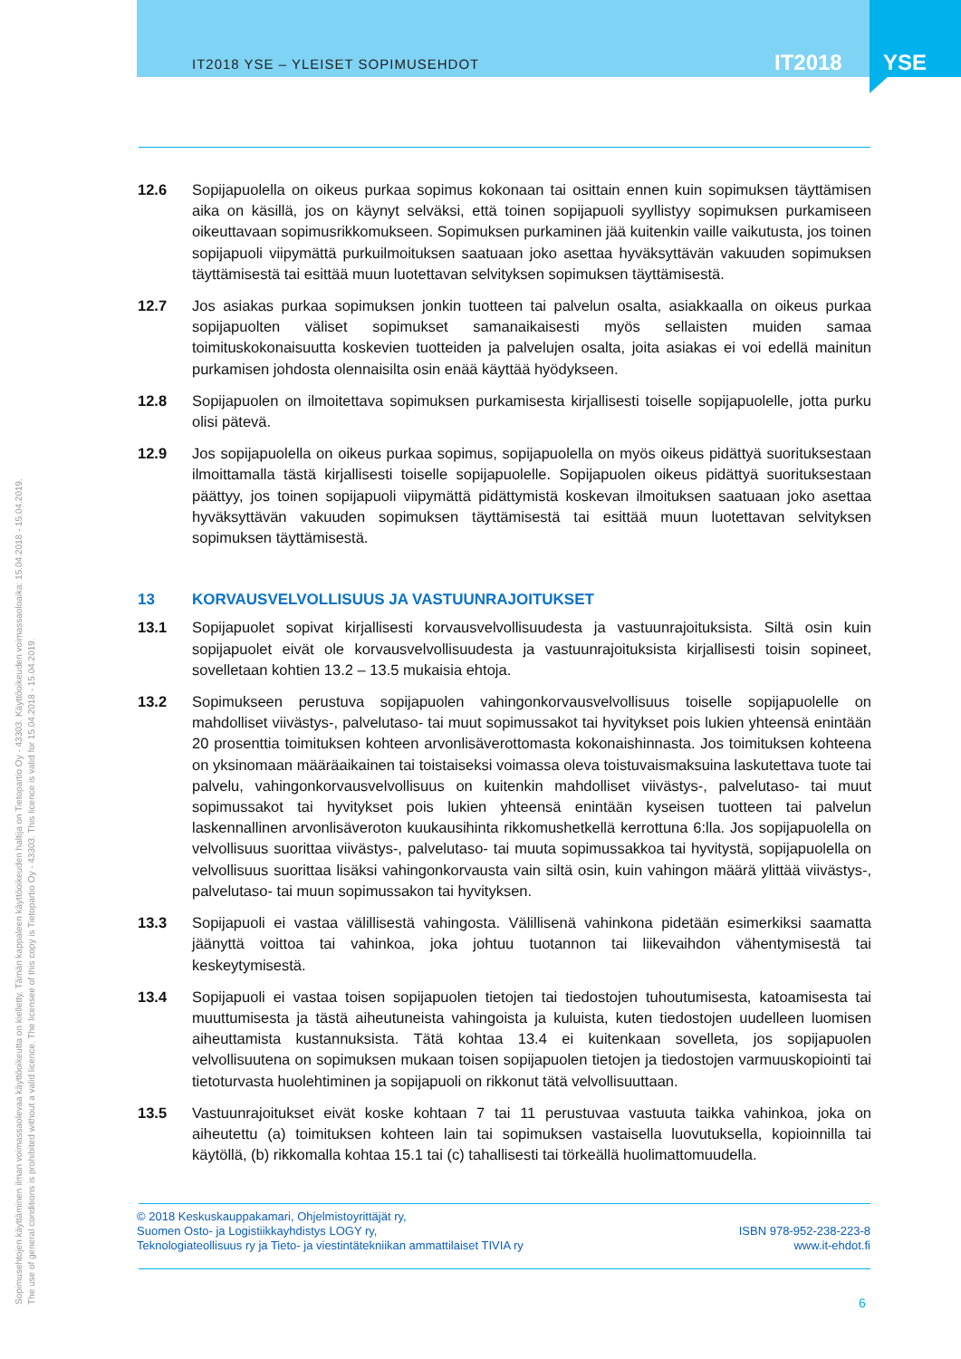IT2018 YSE – YLEISET SOPIMUSEHDOT
IT2018 YSE
12.6 Sopijapuolella on oikeus purkaa sopimus kokonaan tai osittain ennen kuin sopimuksen täyttämisen aika on käsillä, jos on käynyt selväksi, että toinen sopijapuoli syyllistyy sopimuksen purkamiseen oikeuttavaan sopimusrikkomukseen. Sopimuksen purkaminen jää kuitenkin vaille vaikutusta, jos toinen sopijapuoli viipymättä purkuilmoituksen saatuaan joko asettaa hyväksyttävän vakuuden sopimuksen täyttämisestä tai esittää muun luotettavan selvityksen sopimuksen täyttämisestä.
12.7 Jos asiakas purkaa sopimuksen jonkin tuotteen tai palvelun osalta, asiakkaalla on oikeus purkaa sopijapuolten väliset sopimukset samanaikaisesti myös sellaisten muiden samaa toimituskokonaisuutta koskevien tuotteiden ja palvelujen osalta, joita asiakas ei voi edellä mainitun purkamisen johdosta olennaisilta osin enää käyttää hyödykseen.
12.8 Sopijapuolen on ilmoitettava sopimuksen purkamisesta kirjallisesti toiselle sopijapuolelle, jotta purku olisi pätevä.
12.9 Jos sopijapuolella on oikeus purkaa sopimus, sopijapuolella on myös oikeus pidättyä suorituksestaan ilmoittamalla tästä kirjallisesti toiselle sopijapuolelle. Sopijapuolen oikeus pidättyä suorituksestaan päättyy, jos toinen sopijapuoli viipymättä pidättymistä koskevan ilmoituksen saatuaan joko asettaa hyväksyttävän vakuuden sopimuksen täyttämisestä tai esittää muun luotettavan selvityksen sopimuksen täyttämisestä.
13 KORVAUSVELVOLLISUUS JA VASTUUNRAJOITUKSET
13.1 Sopijapuolet sopivat kirjallisesti korvausvelvollisuudesta ja vastuunrajoituksista. Siltä osin kuin sopijapuolet eivät ole korvausvelvollisuudesta ja vastuunrajoituksista kirjallisesti toisin sopineet, sovelletaan kohtien 13.2 – 13.5 mukaisia ehtoja.
13.2 Sopimukseen perustuva sopijapuolen vahingonkorvausvelvollisuus toiselle sopijapuolelle on mahdolliset viivästys-, palvelutaso- tai muut sopimussakot tai hyvitykset pois lukien yhteensä enintään 20 prosenttia toimituksen kohteen arvonlisäverottomasta kokonaishinnasta. Jos toimituksen kohteena on yksinomaan määräaikainen tai toistaiseksi voimassa oleva toistuvaismaksuina laskutettava tuote tai palvelu, vahingonkorvausvelvollisuus on kuitenkin mahdolliset viivästys-, palvelutaso- tai muut sopimussakot tai hyvitykset pois lukien yhteensä enintään kyseisen tuotteen tai palvelun laskennallinen arvonlisäveroton kuukausihinta rikkomushetkellä kerrottuna 6:lla. Jos sopijapuolella on velvollisuus suorittaa viivästys-, palvelutaso- tai muuta sopimussakkoa tai hyvitystä, sopijapuolella on velvollisuus suorittaa lisäksi vahingonkorvausta vain siltä osin, kuin vahingon määrä ylittää viivästys-, palvelutaso- tai muun sopimussakon tai hyvityksen.
13.3 Sopijapuoli ei vastaa välillisestä vahingosta. Välillisenä vahinkona pidetään esimerkiksi saamatta jäänyttä voittoa tai vahinkoa, joka johtuu tuotannon tai liikevaihdon vähentymisestä tai keskeytymisestä.
13.4 Sopijapuoli ei vastaa toisen sopijapuolen tietojen tai tiedostojen tuhoutumisesta, katoamisesta tai muuttumisesta ja tästä aiheutuneista vahingoista ja kuluista, kuten tiedostojen uudelleen luomisen aiheuttamista kustannuksista. Tätä kohtaa 13.4 ei kuitenkaan sovelleta, jos sopijapuolen velvollisuutena on sopimuksen mukaan toisen sopijapuolen tietojen ja tiedostojen varmuuskopiointi tai tietoturvasta huolehtiminen ja sopijapuoli on rikkonut tätä velvollisuuttaan.
13.5 Vastuunrajoitukset eivät koske kohtaan 7 tai 11 perustuvaa vastuuta taikka vahinkoa, joka on aiheutettu (a) toimituksen kohteen lain tai sopimuksen vastaisella luovutuksella, kopioinnilla tai käytöllä, (b) rikkomalla kohtaa 15.1 tai (c) tahallisesti tai törkeällä huolimattomuudella.
© 2018 Keskuskauppakamari, Ohjelmistoyrittäjät ry,
Suomen Osto- ja Logistiikkayhdistys LOGY ry,
Teknologiateollisuus ry ja Tieto- ja viestintätekniikan ammattilaiset TIVIA ry
ISBN 978-952-238-223-8
www.it-ehdot.fi
6
Sopimusehtojen käyttäminen ilman voimassaolevaa käyttöoikeutta on kielletty. Tämän kappaleen käyttöoikeuden haltija on Tietopartio Oy - 43303. Käyttöoikeuden voimassaoloaika: 15.04.2018 - 15.04.2019.
The use of general conditions is prohibited without a valid licence. The licensee of this copy is Tietopartio Oy - 43303. This licence is valid for 15.04.2018 - 15.04.2019.